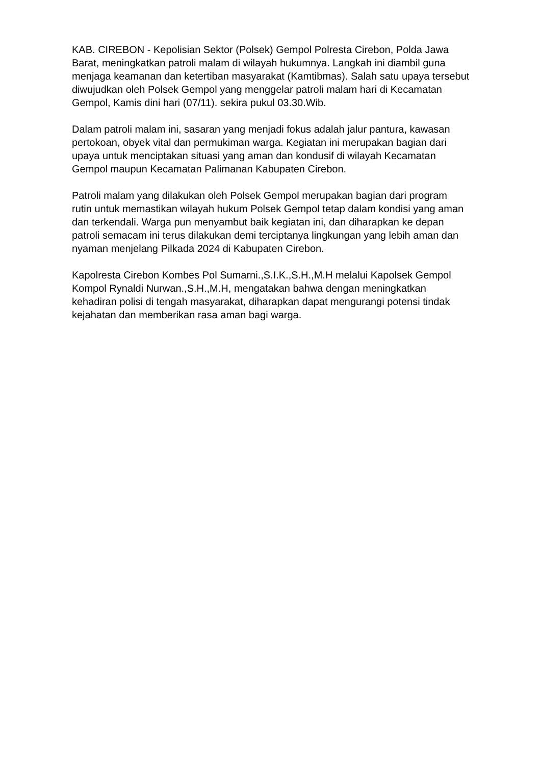KAB. CIREBON - Kepolisian Sektor (Polsek) Gempol Polresta Cirebon, Polda Jawa Barat, meningkatkan patroli malam di wilayah hukumnya. Langkah ini diambil guna menjaga keamanan dan ketertiban masyarakat (Kamtibmas). Salah satu upaya tersebut diwujudkan oleh Polsek Gempol yang menggelar patroli malam hari di Kecamatan Gempol, Kamis dini hari (07/11). sekira pukul 03.30.Wib.
Dalam patroli malam ini, sasaran yang menjadi fokus adalah jalur pantura, kawasan pertokoan, obyek vital dan permukiman warga. Kegiatan ini merupakan bagian dari upaya untuk menciptakan situasi yang aman dan kondusif di wilayah Kecamatan Gempol maupun Kecamatan Palimanan Kabupaten Cirebon.
Patroli malam yang dilakukan oleh Polsek Gempol merupakan bagian dari program rutin untuk memastikan wilayah hukum Polsek Gempol tetap dalam kondisi yang aman dan terkendali. Warga pun menyambut baik kegiatan ini, dan diharapkan ke depan patroli semacam ini terus dilakukan demi terciptanya lingkungan yang lebih aman dan nyaman menjelang Pilkada 2024 di Kabupaten Cirebon.
Kapolresta Cirebon Kombes Pol Sumarni.,S.I.K.,S.H.,M.H melalui Kapolsek Gempol Kompol Rynaldi Nurwan.,S.H.,M.H, mengatakan bahwa dengan meningkatkan kehadiran polisi di tengah masyarakat, diharapkan dapat mengurangi potensi tindak kejahatan dan memberikan rasa aman bagi warga.